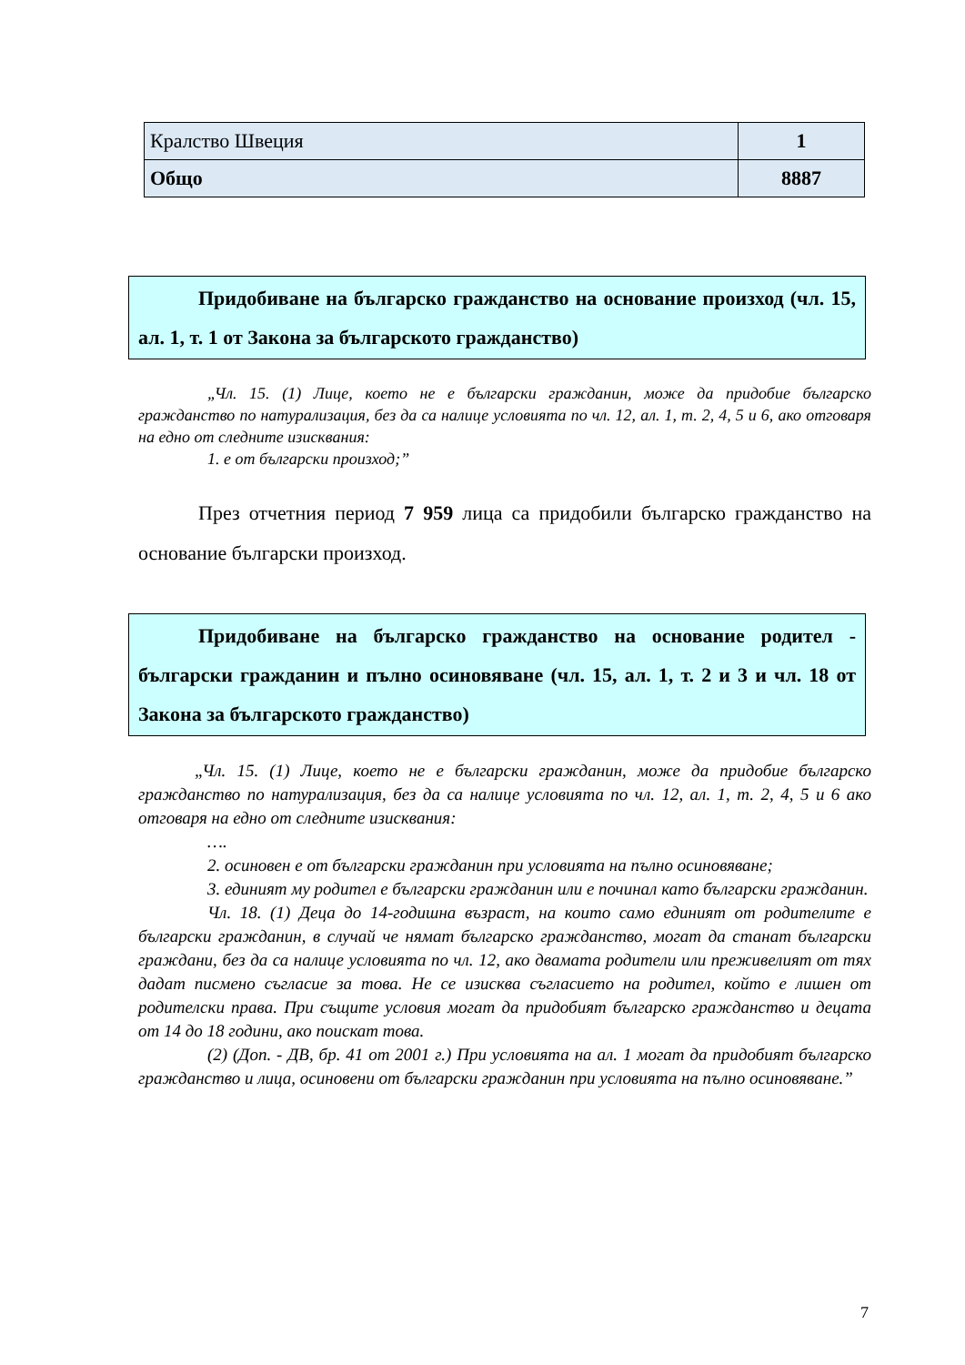| Кралство Швеция | 1 |
| Общо | 8887 |
Придобиване на българско гражданство на основание произход (чл. 15, ал. 1, т. 1 от Закона за българското гражданство)
„Чл. 15. (1) Лице, което не е български гражданин, може да придобие българско гражданство по натурализация, без да са налице условията по чл. 12, ал. 1, т. 2, 4, 5 и 6, ако отговаря на едно от следните изисквания:
1. е от български произход;”
През отчетния период 7 959 лица са придобили българско гражданство на основание български произход.
Придобиване на българско гражданство на основание родител - български гражданин и пълно осиновяване (чл. 15, ал. 1, т. 2 и 3 и чл. 18 от Закона за българското гражданство)
„Чл. 15. (1) Лице, което не е български гражданин, може да придобие българско гражданство по натурализация, без да са налице условията по чл. 12, ал. 1, т. 2, 4, 5 и 6 ако отговаря на едно от следните изисквания:
….
2. осиновен е от български гражданин при условията на пълно осиновяване;
3. единият му родител е български гражданин или е починал като български гражданин.
Чл. 18. (1) Деца до 14-годишна възраст, на които само единият от родителите е български гражданин, в случай че нямат българско гражданство, могат да станат български граждани, без да са налице условията по чл. 12, ако двамата родители или преживелият от тях дадат писмено съгласие за това. Не се изисква съгласието на родител, който е лишен от родителски права. При същите условия могат да придобият българско гражданство и децата от 14 до 18 години, ако поискат това.
(2) (Доп. - ДВ, бр. 41 от 2001 г.) При условията на ал. 1 могат да придобият българско гражданство и лица, осиновени от български гражданин при условията на пълно осиновяване.”
7